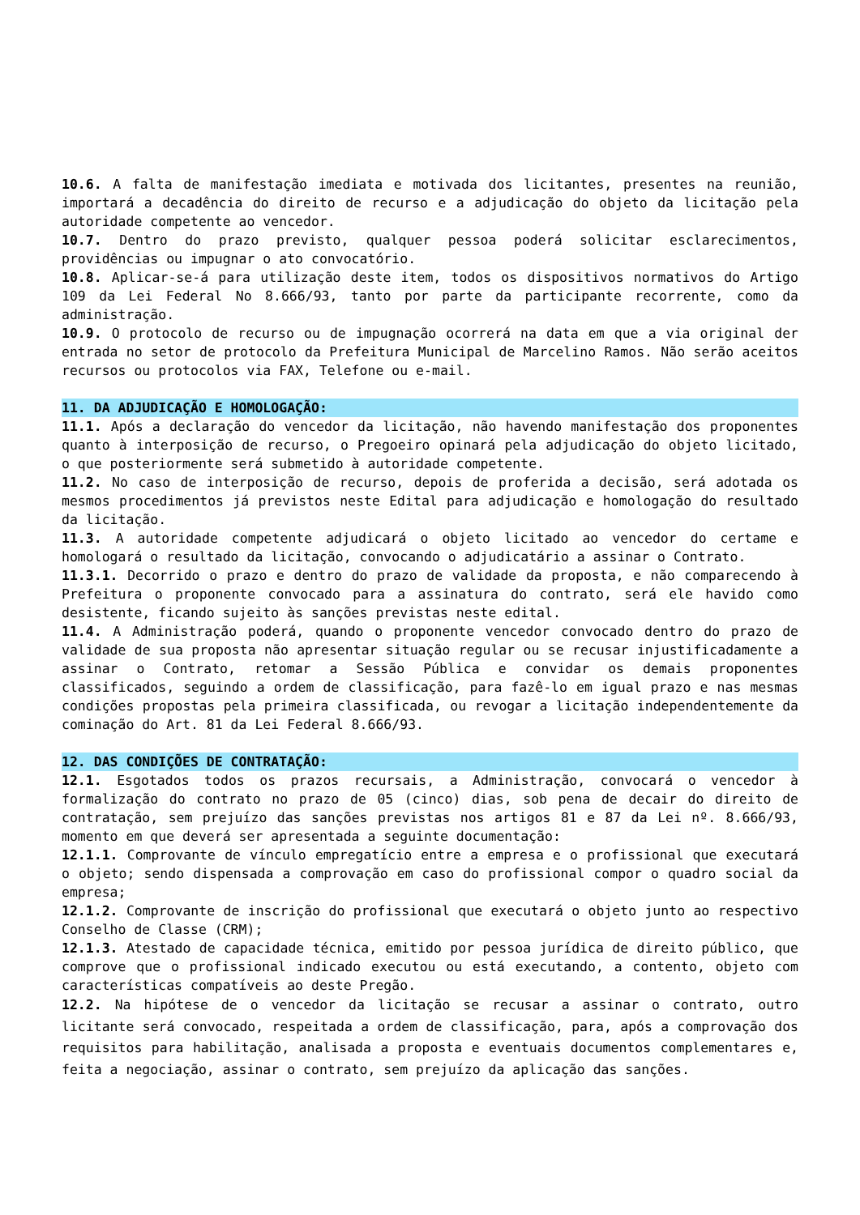10.6. A falta de manifestação imediata e motivada dos licitantes, presentes na reunião, importará a decadência do direito de recurso e a adjudicação do objeto da licitação pela autoridade competente ao vencedor.
10.7. Dentro do prazo previsto, qualquer pessoa poderá solicitar esclarecimentos, providências ou impugnar o ato convocatório.
10.8. Aplicar-se-á para utilização deste item, todos os dispositivos normativos do Artigo 109 da Lei Federal No 8.666/93, tanto por parte da participante recorrente, como da administração.
10.9. O protocolo de recurso ou de impugnação ocorrerá na data em que a via original der entrada no setor de protocolo da Prefeitura Municipal de Marcelino Ramos. Não serão aceitos recursos ou protocolos via FAX, Telefone ou e-mail.
11. DA ADJUDICAÇÃO E HOMOLOGAÇÃO:
11.1. Após a declaração do vencedor da licitação, não havendo manifestação dos proponentes quanto à interposição de recurso, o Pregoeiro opinará pela adjudicação do objeto licitado, o que posteriormente será submetido à autoridade competente.
11.2. No caso de interposição de recurso, depois de proferida a decisão, será adotada os mesmos procedimentos já previstos neste Edital para adjudicação e homologação do resultado da licitação.
11.3. A autoridade competente adjudicará o objeto licitado ao vencedor do certame e homologará o resultado da licitação, convocando o adjudicatário a assinar o Contrato.
11.3.1. Decorrido o prazo e dentro do prazo de validade da proposta, e não comparecendo à Prefeitura o proponente convocado para a assinatura do contrato, será ele havido como desistente, ficando sujeito às sanções previstas neste edital.
11.4. A Administração poderá, quando o proponente vencedor convocado dentro do prazo de validade de sua proposta não apresentar situação regular ou se recusar injustificadamente a assinar o Contrato, retomar a Sessão Pública e convidar os demais proponentes classificados, seguindo a ordem de classificação, para fazê-lo em igual prazo e nas mesmas condições propostas pela primeira classificada, ou revogar a licitação independentemente da cominação do Art. 81 da Lei Federal 8.666/93.
12. DAS CONDIÇÕES DE CONTRATAÇÃO:
12.1. Esgotados todos os prazos recursais, a Administração, convocará o vencedor à formalização do contrato no prazo de 05 (cinco) dias, sob pena de decair do direito de contratação, sem prejuízo das sanções previstas nos artigos 81 e 87 da Lei nº. 8.666/93, momento em que deverá ser apresentada a seguinte documentação:
12.1.1. Comprovante de vínculo empregatício entre a empresa e o profissional que executará o objeto; sendo dispensada a comprovação em caso do profissional compor o quadro social da empresa;
12.1.2. Comprovante de inscrição do profissional que executará o objeto junto ao respectivo Conselho de Classe (CRM);
12.1.3. Atestado de capacidade técnica, emitido por pessoa jurídica de direito público, que comprove que o profissional indicado executou ou está executando, a contento, objeto com características compatíveis ao deste Pregão.
12.2. Na hipótese de o vencedor da licitação se recusar a assinar o contrato, outro licitante será convocado, respeitada a ordem de classificação, para, após a comprovação dos requisitos para habilitação, analisada a proposta e eventuais documentos complementares e, feita a negociação, assinar o contrato, sem prejuízo da aplicação das sanções.